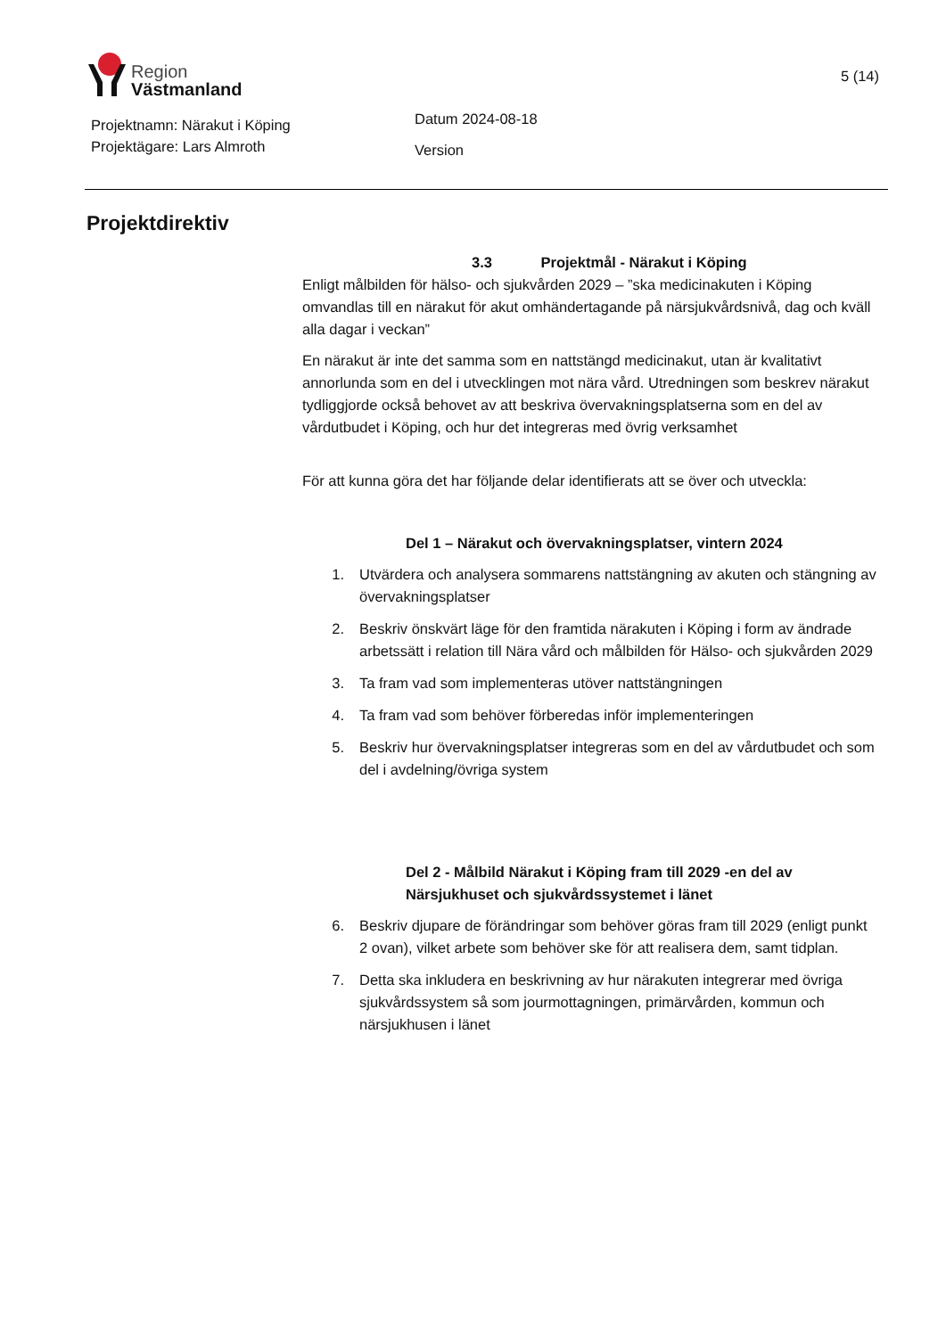Region
Västmanland
5 (14)
Projektnamn: Närakut i Köping
Projektägare: Lars Almroth
Datum 2024-08-18
Version
Projektdirektiv
3.3 Projektmål - Närakut i Köping
Enligt målbilden för hälso- och sjukvården 2029 – ”ska medicinakuten i Köping omvandlas till en närakut för akut omhändertagande på närsjukvårdsnivå, dag och kväll alla dagar i veckan”
En närakut är inte det samma som en nattstängd medicinakut, utan är kvalitativt annorlunda som en del i utvecklingen mot nära vård. Utredningen som beskrev närakut tydliggjorde också behovet av att beskriva övervakningsplatserna som en del av vårdutbudet i Köping, och hur det integreras med övrig verksamhet
För att kunna göra det har följande delar identifierats att se över och utveckla:
Del 1 – Närakut och övervakningsplatser, vintern 2024
1. Utvärdera och analysera sommarens nattstängning av akuten och stängning av övervakningsplatser
2. Beskriv önskvärt läge för den framtida närakuten i Köping i form av ändrade arbetssätt i relation till Nära vård och målbilden för Hälso- och sjukvården 2029
3. Ta fram vad som implementeras utöver nattstängningen
4. Ta fram vad som behöver förberedas inför implementeringen
5. Beskriv hur övervakningsplatser integreras som en del av vårdutbudet och som del i avdelning/övriga system
Del 2 - Målbild Närakut i Köping fram till 2029 -en del av Närsjukhuset och sjukvårdssystemet i länet
6. Beskriv djupare de förändringar som behöver göras fram till 2029 (enligt punkt 2 ovan), vilket arbete som behöver ske för att realisera dem, samt tidplan.
7. Detta ska inkludera en beskrivning av hur närakuten integrerar med övriga sjukvårdssystem så som jourmottagningen, primärvården, kommun och närsjukhusen i länet